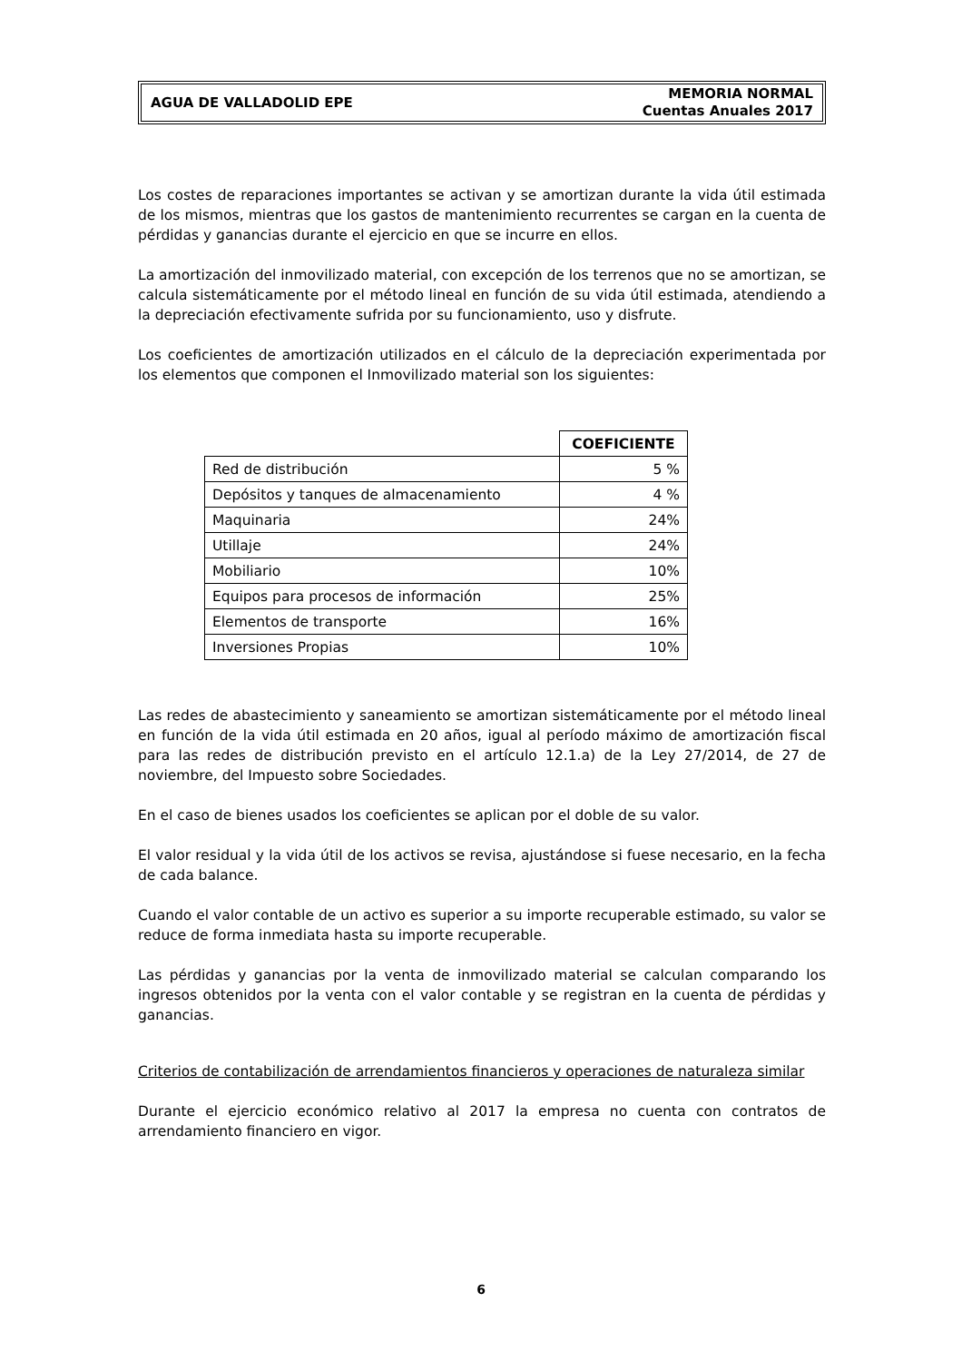AGUA DE VALLADOLID EPE
MEMORIA NORMAL
Cuentas Anuales 2017
Los costes de reparaciones importantes se activan y se amortizan durante la vida útil estimada de los mismos, mientras que los gastos de mantenimiento recurrentes se cargan en la cuenta de pérdidas y ganancias durante el ejercicio en que se incurre en ellos.
La amortización del inmovilizado material, con excepción de los terrenos que no se amortizan, se calcula sistemáticamente por el método lineal en función de su vida útil estimada, atendiendo a la depreciación efectivamente sufrida por su funcionamiento, uso y disfrute.
Los coeficientes de amortización utilizados en el cálculo de la depreciación experimentada por los elementos que componen el Inmovilizado material son los siguientes:
| | COEFICIENTE |
| Red de distribución | 5 % |
| Depósitos y tanques de almacenamiento | 4 % |
| Maquinaria | 24% |
| Utillaje | 24% |
| Mobiliario | 10% |
| Equipos para procesos de información | 25% |
| Elementos de transporte | 16% |
| Inversiones Propias | 10% |
Las redes de abastecimiento y saneamiento se amortizan sistemáticamente por el método lineal en función de la vida útil estimada en 20 años, igual al período máximo de amortización fiscal para las redes de distribución previsto en el artículo 12.1.a) de la Ley 27/2014, de 27 de noviembre, del Impuesto sobre Sociedades.
En el caso de bienes usados los coeficientes se aplican por el doble de su valor.
El valor residual y la vida útil de los activos se revisa, ajustándose si fuese necesario, en la fecha de cada balance.
Cuando el valor contable de un activo es superior a su importe recuperable estimado, su valor se reduce de forma inmediata hasta su importe recuperable.
Las pérdidas y ganancias por la venta de inmovilizado material se calculan comparando los ingresos obtenidos por la venta con el valor contable y se registran en la cuenta de pérdidas y ganancias.
Criterios de contabilización de arrendamientos financieros y operaciones de naturaleza similar
Durante el ejercicio económico relativo al 2017 la empresa no cuenta con contratos de arrendamiento financiero en vigor.
6